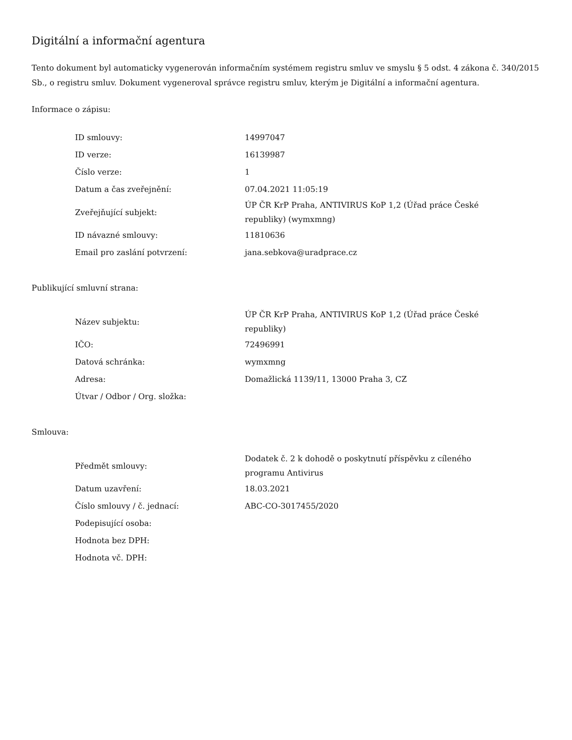Digitální a informační agentura
Tento dokument byl automaticky vygenerován informačním systémem registru smluv ve smyslu § 5 odst. 4 zákona č. 340/2015 Sb., o registru smluv. Dokument vygeneroval správce registru smluv, kterým je Digitální a informační agentura.
Informace o zápisu:
| ID smlouvy: | 14997047 |
| ID verze: | 16139987 |
| Číslo verze: | 1 |
| Datum a čas zveřejnění: | 07.04.2021 11:05:19 |
| Zveřejňující subjekt: | ÚP ČR KrP Praha, ANTIVIRUS KoP 1,2 (Úřad práce České republiky) (wymxmng) |
| ID návazné smlouvy: | 11810636 |
| Email pro zaslání potvrzení: | jana.sebkova@uradprace.cz |
Publikující smluvní strana:
| Název subjektu: | ÚP ČR KrP Praha, ANTIVIRUS KoP 1,2 (Úřad práce České republiky) |
| IČO: | 72496991 |
| Datová schránka: | wymxmng |
| Adresa: | Domažlická 1139/11, 13000 Praha 3, CZ |
| Útvar / Odbor / Org. složka: | |
Smlouva:
| Předmět smlouvy: | Dodatek č. 2 k dohodě o poskytnutí příspěvku z cíleného programu Antivirus |
| Datum uzavření: | 18.03.2021 |
| Číslo smlouvy / č. jednací: | ABC-CO-3017455/2020 |
| Podepisující osoba: | |
| Hodnota bez DPH: | |
| Hodnota vč. DPH: | |